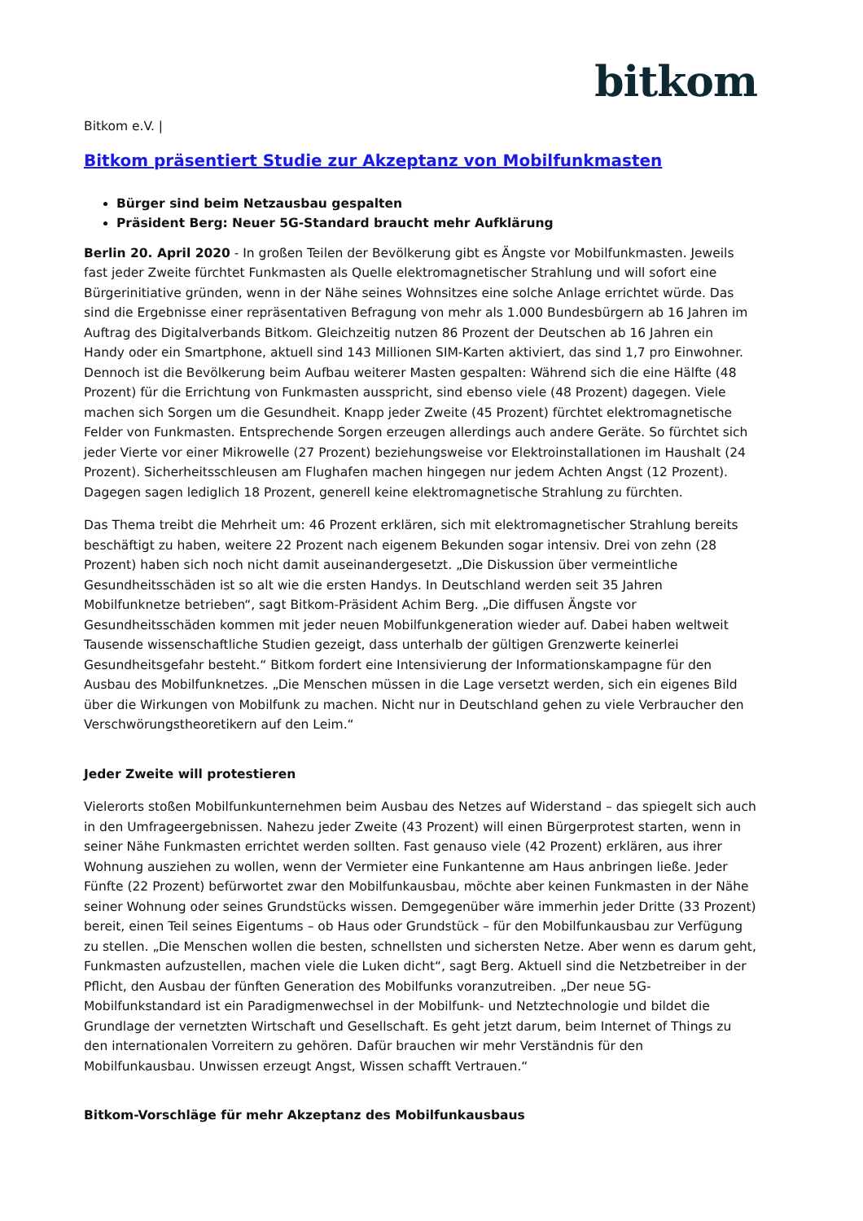bitkom
Bitkom e.V. |
Bitkom präsentiert Studie zur Akzeptanz von Mobilfunkmasten
Bürger sind beim Netzausbau gespalten
Präsident Berg: Neuer 5G-Standard braucht mehr Aufklärung
Berlin 20. April 2020 - In großen Teilen der Bevölkerung gibt es Ängste vor Mobilfunkmasten. Jeweils fast jeder Zweite fürchtet Funkmasten als Quelle elektromagnetischer Strahlung und will sofort eine Bürgerinitiative gründen, wenn in der Nähe seines Wohnsitzes eine solche Anlage errichtet würde. Das sind die Ergebnisse einer repräsentativen Befragung von mehr als 1.000 Bundesbürgern ab 16 Jahren im Auftrag des Digitalverbands Bitkom. Gleichzeitig nutzen 86 Prozent der Deutschen ab 16 Jahren ein Handy oder ein Smartphone, aktuell sind 143 Millionen SIM-Karten aktiviert, das sind 1,7 pro Einwohner. Dennoch ist die Bevölkerung beim Aufbau weiterer Masten gespalten: Während sich die eine Hälfte (48 Prozent) für die Errichtung von Funkmasten ausspricht, sind ebenso viele (48 Prozent) dagegen. Viele machen sich Sorgen um die Gesundheit. Knapp jeder Zweite (45 Prozent) fürchtet elektromagnetische Felder von Funkmasten. Entsprechende Sorgen erzeugen allerdings auch andere Geräte. So fürchtet sich jeder Vierte vor einer Mikrowelle (27 Prozent) beziehungsweise vor Elektroinstallationen im Haushalt (24 Prozent). Sicherheitsschleusen am Flughafen machen hingegen nur jedem Achten Angst (12 Prozent). Dagegen sagen lediglich 18 Prozent, generell keine elektromagnetische Strahlung zu fürchten.
Das Thema treibt die Mehrheit um: 46 Prozent erklären, sich mit elektromagnetischer Strahlung bereits beschäftigt zu haben, weitere 22 Prozent nach eigenem Bekunden sogar intensiv. Drei von zehn (28 Prozent) haben sich noch nicht damit auseinandergesetzt. „Die Diskussion über vermeintliche Gesundheitsschäden ist so alt wie die ersten Handys. In Deutschland werden seit 35 Jahren Mobilfunknetze betrieben“, sagt Bitkom-Präsident Achim Berg. „Die diffusen Ängste vor Gesundheitsschäden kommen mit jeder neuen Mobilfunkgeneration wieder auf. Dabei haben weltweit Tausende wissenschaftliche Studien gezeigt, dass unterhalb der gültigen Grenzwerte keinerlei Gesundheitsgefahr besteht.“ Bitkom fordert eine Intensivierung der Informationskampagne für den Ausbau des Mobilfunknetzes. „Die Menschen müssen in die Lage versetzt werden, sich ein eigenes Bild über die Wirkungen von Mobilfunk zu machen. Nicht nur in Deutschland gehen zu viele Verbraucher den Verschwörungstheoretikern auf den Leim.“
Jeder Zweite will protestieren
Vielerorts stoßen Mobilfunkunternehmen beim Ausbau des Netzes auf Widerstand – das spiegelt sich auch in den Umfrageergebnissen. Nahezu jeder Zweite (43 Prozent) will einen Bürgerprotest starten, wenn in seiner Nähe Funkmasten errichtet werden sollten. Fast genauso viele (42 Prozent) erklären, aus ihrer Wohnung ausziehen zu wollen, wenn der Vermieter eine Funkantenne am Haus anbringen ließe. Jeder Fünfte (22 Prozent) befürwortet zwar den Mobilfunkausbau, möchte aber keinen Funkmasten in der Nähe seiner Wohnung oder seines Grundstücks wissen. Demgegenüber wäre immerhin jeder Dritte (33 Prozent) bereit, einen Teil seines Eigentums – ob Haus oder Grundstück – für den Mobilfunkausbau zur Verfügung zu stellen. „Die Menschen wollen die besten, schnellsten und sichersten Netze. Aber wenn es darum geht, Funkmasten aufzustellen, machen viele die Luken dicht“, sagt Berg. Aktuell sind die Netzbetreiber in der Pflicht, den Ausbau der fünften Generation des Mobilfunks voranzutreiben. „Der neue 5G-Mobilfunkstandard ist ein Paradigmenwechsel in der Mobilfunk- und Netztechnologie und bildet die Grundlage der vernetzten Wirtschaft und Gesellschaft. Es geht jetzt darum, beim Internet of Things zu den internationalen Vorreitern zu gehören. Dafür brauchen wir mehr Verständnis für den Mobilfunkausbau. Unwissen erzeugt Angst, Wissen schafft Vertrauen.“
Bitkom-Vorschläge für mehr Akzeptanz des Mobilfunkausbaus